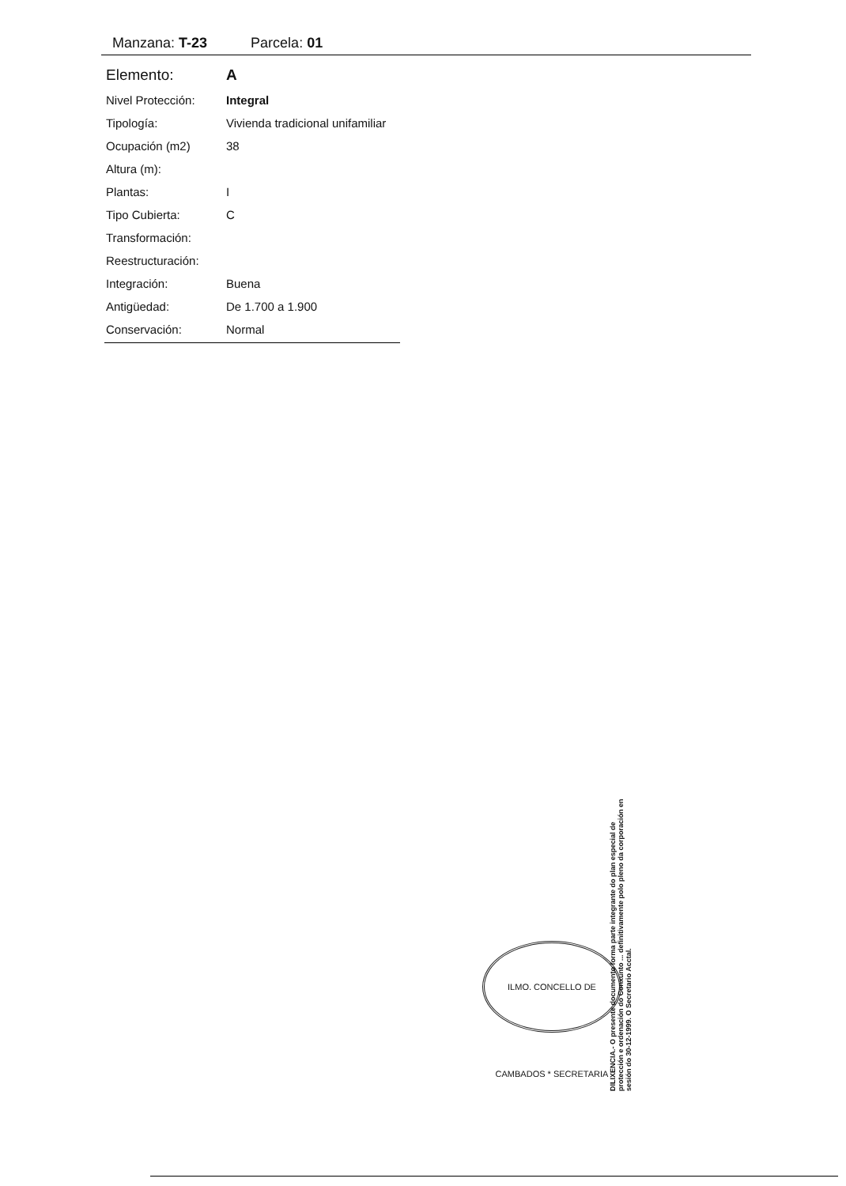Manzana: T-23 Parcela: 01
| Elemento: | A |
| Nivel Protección: | Integral |
| Tipología: | Vivienda tradicional unifamiliar |
| Ocupación (m2) | 38 |
| Altura (m): | |
| Plantas: | I |
| Tipo Cubierta: | C |
| Transformación: | |
| Reestructuración: | |
| Integración: | Buena |
| Antigüedad: | De 1.700 a 1.900 |
| Conservación: | Normal |
ILMO. CONCELLO DE CAMBADOS * SECRETARIA
DILIXENCIA.- O presente documento forma parte integrante do plan especial de protección e ordenación do Conxunto ... definitivamente polo pleno da corporación en sesión do 30-12-1999. O Secretario Acctal.